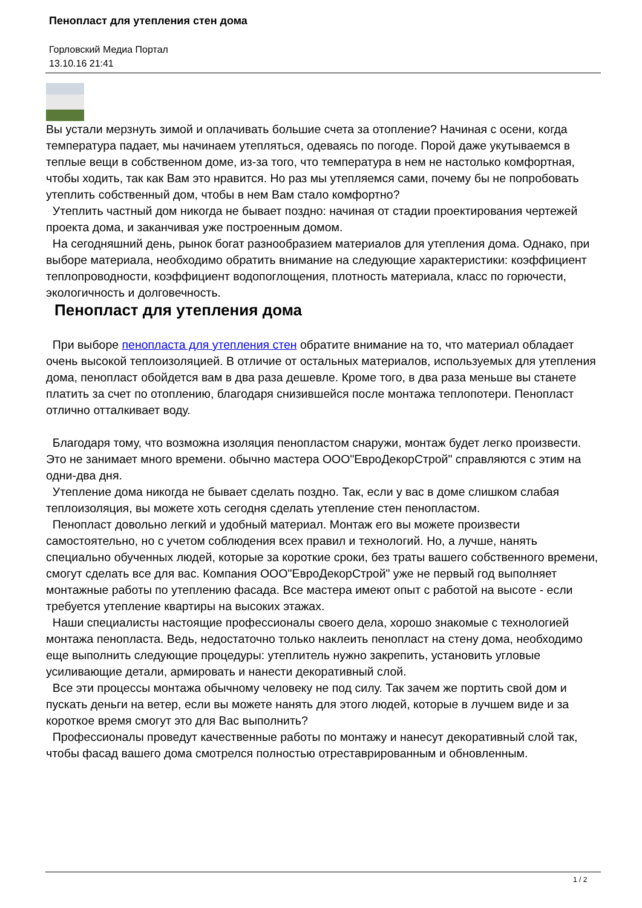Пенопласт для утепления стен дома
Горловский Медиа Портал
13.10.16 21:41
Вы устали мерзнуть зимой и оплачивать большие счета за отопление? Начиная с осени, когда температура падает, мы начинаем утепляться, одеваясь по погоде. Порой даже укутываемся в теплые вещи в собственном доме, из-за того, что температура в нем не настолько комфортная, чтобы ходить, так как Вам это нравится. Но раз мы утепляемся сами, почему бы не попробовать утеплить собственный дом, чтобы в нем Вам стало комфортно?
Утеплить частный дом никогда не бывает поздно: начиная от стадии проектирования чертежей проекта дома, и заканчивая уже построенным домом.
На сегодняшний день, рынок богат разнообразием материалов для утепления дома. Однако, при выборе материала, необходимо обратить внимание на следующие характеристики: коэффициент теплопроводности, коэффициент водопоглощения, плотность материала, класс по горючести, экологичность и долговечность.
Пенопласт для утепления дома
При выборе пенопласта для утепления стен обратите внимание на то, что материал обладает очень высокой теплоизоляцией. В отличие от остальных материалов, используемых для утепления дома, пенопласт обойдется вам в два раза дешевле. Кроме того, в два раза меньше вы станете платить за счет по отоплению, благодаря снизившейся после монтажа теплопотери. Пенопласт отлично отталкивает воду.
Благодаря тому, что возможна изоляция пенопластом снаружи, монтаж будет легко произвести. Это не занимает много времени. обычно мастера ООО"ЕвроДекорСтрой" справляются с этим на одни-два дня.
Утепление дома никогда не бывает сделать поздно. Так, если у вас в доме слишком слабая теплоизоляция, вы можете хоть сегодня сделать утепление стен пенопластом.
Пенопласт довольно легкий и удобный материал. Монтаж его вы можете произвести самостоятельно, но с учетом соблюдения всех правил и технологий. Но, а лучше, нанять специально обученных людей, которые за короткие сроки, без траты вашего собственного времени, смогут сделать все для вас. Компания ООО"ЕвроДекорСтрой" уже не первый год выполняет монтажные работы по утеплению фасада. Все мастера имеют опыт с работой на высоте - если требуется утепление квартиры на высоких этажах.
Наши специалисты настоящие профессионалы своего дела, хорошо знакомые с технологией монтажа пенопласта. Ведь, недостаточно только наклеить пенопласт на стену дома, необходимо еще выполнить следующие процедуры: утеплитель нужно закрепить, установить угловые усиливающие детали, армировать и нанести декоративный слой.
Все эти процессы монтажа обычному человеку не под силу. Так зачем же портить свой дом и пускать деньги на ветер, если вы можете нанять для этого людей, которые в лучшем виде и за короткое время смогут это для Вас выполнить?
Профессионалы проведут качественные работы по монтажу и нанесут декоративный слой так, чтобы фасад вашего дома смотрелся полностью отреставрированным и обновленным.
1 / 2